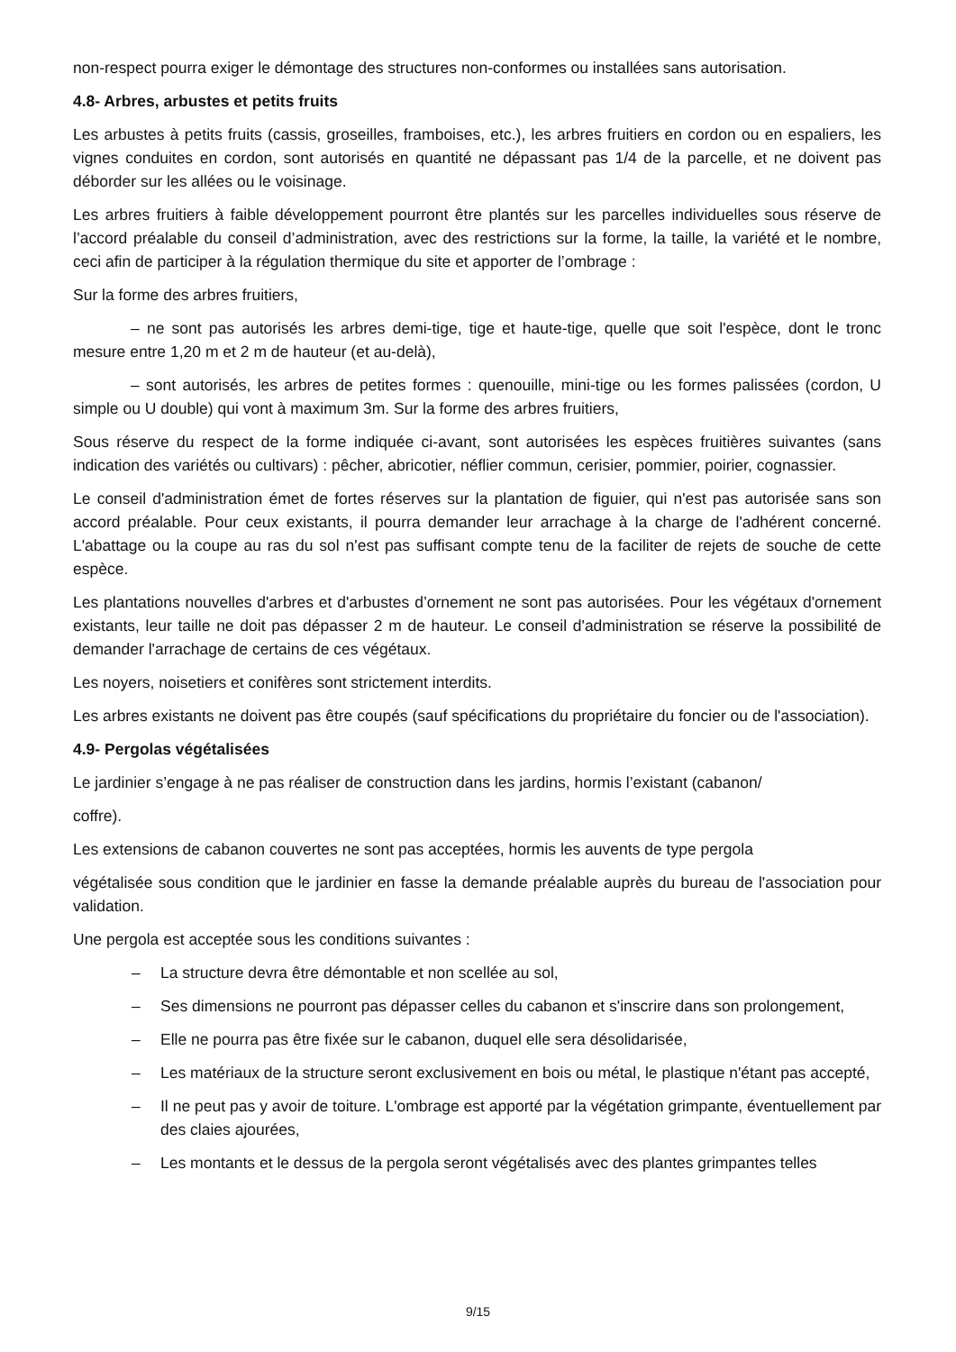non-respect pourra exiger le démontage des structures non-conformes ou installées sans autorisation.
4.8- Arbres, arbustes et petits fruits
Les arbustes à petits fruits (cassis, groseilles, framboises, etc.), les arbres fruitiers en cordon ou en espaliers, les vignes conduites en cordon, sont autorisés en quantité ne dépassant pas 1/4 de la parcelle, et ne doivent pas déborder sur les allées ou le voisinage.
Les arbres fruitiers à faible développement pourront être plantés sur les parcelles individuelles sous réserve de l’accord préalable du conseil d’administration, avec des restrictions sur la forme, la taille, la variété et le nombre, ceci afin de participer à la régulation thermique du site et apporter de l’ombrage :
Sur la forme des arbres fruitiers,
– ne sont pas autorisés les arbres demi-tige, tige et haute-tige, quelle que soit l'espèce, dont le tronc mesure entre 1,20 m et 2 m de hauteur (et au-delà),
– sont autorisés, les arbres de petites formes : quenouille, mini-tige ou les formes palissées (cordon, U simple ou U double) qui vont à maximum 3m. Sur la forme des arbres fruitiers,
Sous réserve du respect de la forme indiquée ci-avant, sont autorisées les espèces fruitières suivantes (sans indication des variétés ou cultivars) : pêcher, abricotier, néflier commun, cerisier, pommier, poirier, cognassier.
Le conseil d'administration émet de fortes réserves sur la plantation de figuier, qui n'est pas autorisée sans son accord préalable. Pour ceux existants, il pourra demander leur arrachage à la charge de l'adhérent concerné. L'abattage ou la coupe au ras du sol n'est pas suffisant compte tenu de la faciliter de rejets de souche de cette espèce.
Les plantations nouvelles d'arbres et d'arbustes d’ornement ne sont pas autorisées. Pour les végétaux d'ornement existants, leur taille ne doit pas dépasser 2 m de hauteur. Le conseil d'administration se réserve la possibilité de demander l'arrachage de certains de ces végétaux.
Les noyers, noisetiers et conifères sont strictement interdits.
Les arbres existants ne doivent pas être coupés (sauf spécifications du propriétaire du foncier ou de l'association).
4.9- Pergolas végétalisées
Le jardinier s’engage à ne pas réaliser de construction dans les jardins, hormis l’existant (cabanon/
coffre).
Les extensions de cabanon couvertes ne sont pas acceptées, hormis les auvents de type pergola
végétalisée sous condition que le jardinier en fasse la demande préalable auprès du bureau de l'association pour validation.
Une pergola est acceptée sous les conditions suivantes :
– La structure devra être démontable et non scellée au sol,
– Ses dimensions ne pourront pas dépasser celles du cabanon et s'inscrire dans son prolongement,
– Elle ne pourra pas être fixée sur le cabanon, duquel elle sera désolidarisée,
– Les matériaux de la structure seront exclusivement en bois ou métal, le plastique n'étant pas accepté,
– Il ne peut pas y avoir de toiture. L'ombrage est apporté par la végétation grimpante, éventuellement par des claies ajourées,
– Les montants et le dessus de la pergola seront végétalisés avec des plantes grimpantes telles
9/15